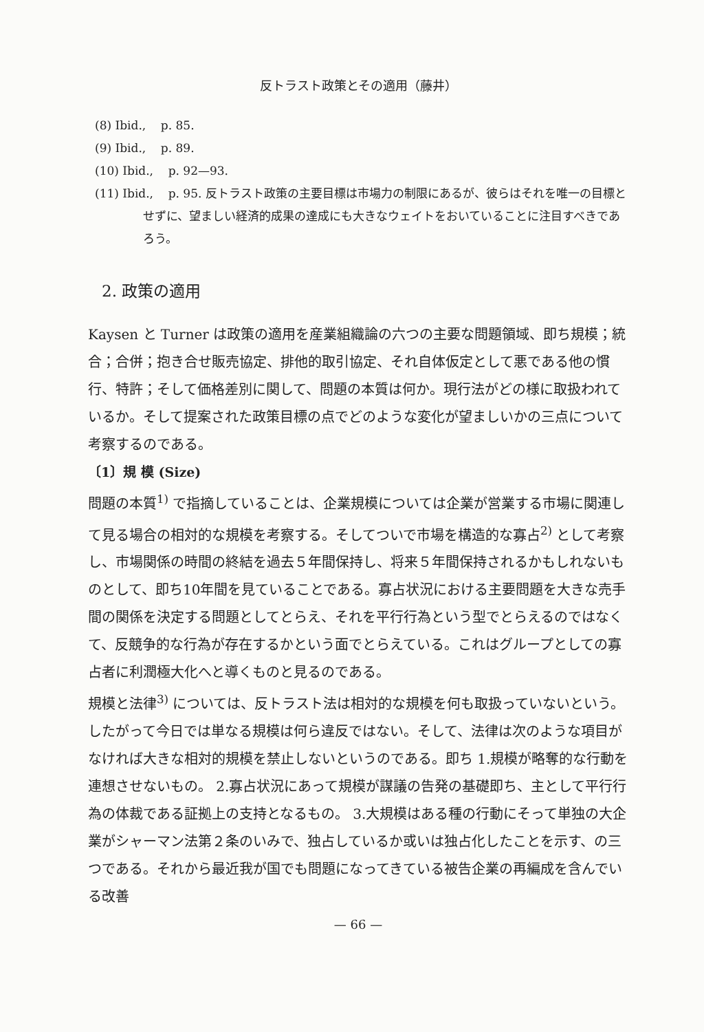反トラスト政策とその適用（藤井）
(8) Ibid., p. 85.
(9) Ibid., p. 89.
(10) Ibid., p. 92—93.
(11) Ibid., p. 95. 反トラスト政策の主要目標は市場力の制限にあるが、彼らはそれを唯一の目標とせずに、望ましい経済的成果の達成にも大きなウェイトをおいていることに注目すべきであろう。
2. 政策の適用
Kaysen と Turner は政策の適用を産業組織論の六つの主要な問題領域、即ち規模；統合；合併；抱き合せ販売協定、排他的取引協定、それ自体仮定として悪である他の慣行、特許；そして価格差別に関して、問題の本質は何か。現行法がどの様に取扱われているか。そして提案された政策目標の点でどのような変化が望ましいかの三点について考察するのである。
〔1〕規 模 (Size)
問題の本質<sup>1)</sup> で指摘していることは、企業規模については企業が営業する市場に関連して見る場合の相対的な規模を考察する。そしてついで市場を構造的な寡占<sup>2)</sup> として考察し、市場関係の時間の終結を過去５年間保持し、将来５年間保持されるかもしれないものとして、即ち10年間を見ていることである。寡占状況における主要問題を大きな売手間の関係を決定する問題としてとらえ、それを平行行為という型でとらえるのではなくて、反競争的な行為が存在するかという面でとらえている。これはグループとしての寡占者に利潤極大化へと導くものと見るのである。
規模と法律<sup>3)</sup> については、反トラスト法は相対的な規模を何も取扱っていないという。したがって今日では単なる規模は何ら違反ではない。そして、法律は次のような項目がなければ大きな相対的規模を禁止しないというのである。即ち 1.規模が略奪的な行動を連想させないもの。 2.寡占状況にあって規模が謀議の告発の基礎即ち、主として平行行為の体裁である証拠上の支持となるもの。 3.大規模はある種の行動にそって単独の大企業がシャーマン法第２条のいみで、独占しているか或いは独占化したことを示す、の三つである。それから最近我が国でも問題になってきている被告企業の再編成を含んでいる改善
— 66 —